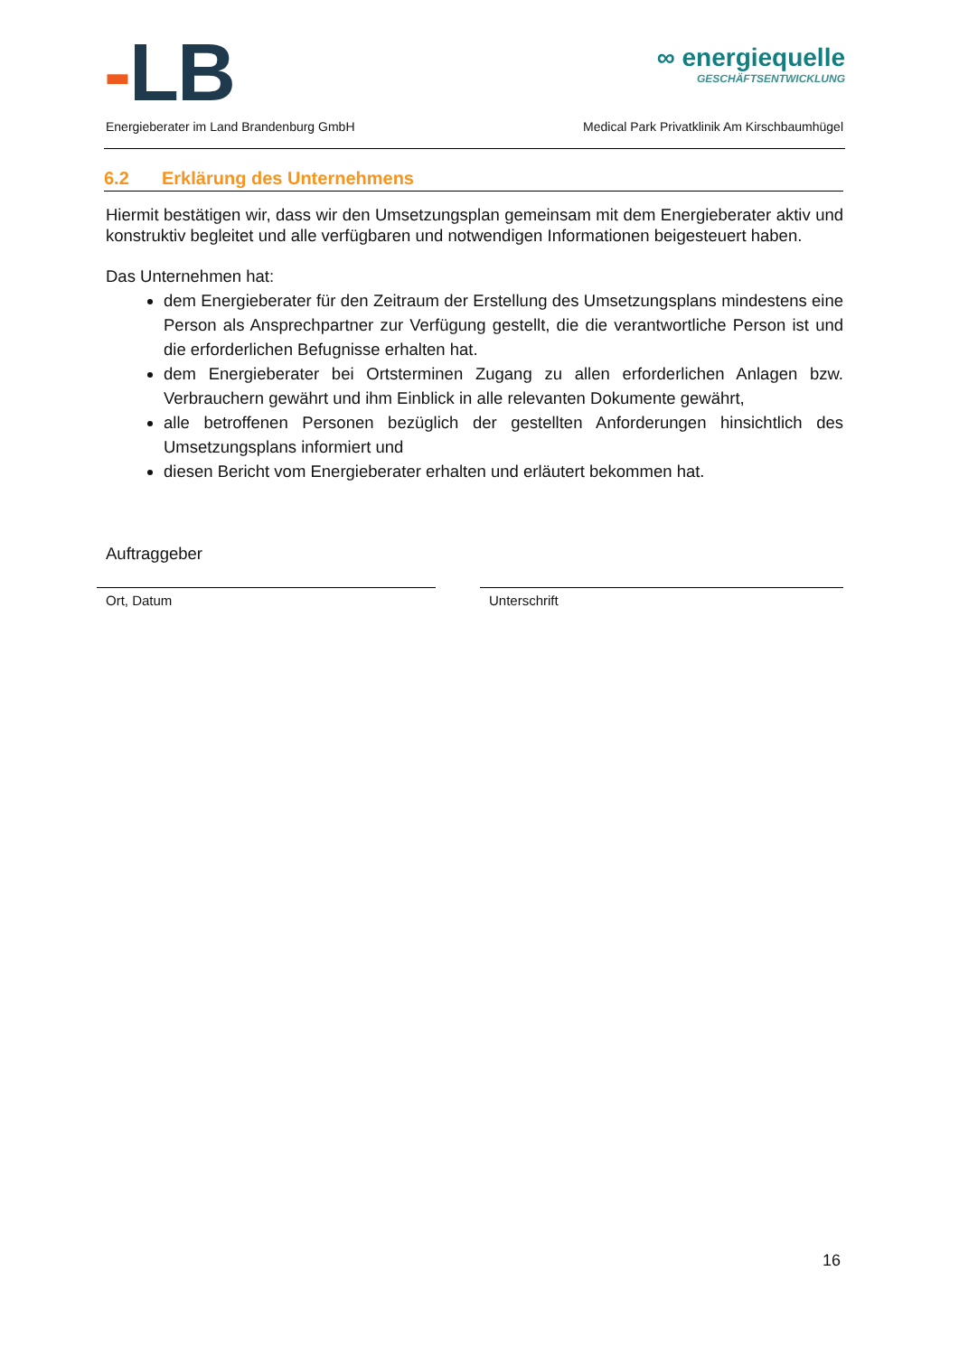-LB
∞ energiequelle
GESCHÄFTSENTWICKLUNG
Energieberater im Land Brandenburg GmbH Medical Park Privatklinik Am Kirschbaumhügel
6.2 Erklärung des Unternehmens
Hiermit bestätigen wir, dass wir den Umsetzungsplan gemeinsam mit dem Energieberater aktiv und konstruktiv begleitet und alle verfügbaren und notwendigen Informationen beigesteuert haben.
Das Unternehmen hat:
dem Energieberater für den Zeitraum der Erstellung des Umsetzungsplans mindestens eine Person als Ansprechpartner zur Verfügung gestellt, die die verantwortliche Person ist und die erforderlichen Befugnisse erhalten hat.
dem Energieberater bei Ortsterminen Zugang zu allen erforderlichen Anlagen bzw. Verbrauchern gewährt und ihm Einblick in alle relevanten Dokumente gewährt,
alle betroffenen Personen bezüglich der gestellten Anforderungen hinsichtlich des Umsetzungsplans informiert und
diesen Bericht vom Energieberater erhalten und erläutert bekommen hat.
Auftraggeber
Ort, Datum Unterschrift
16